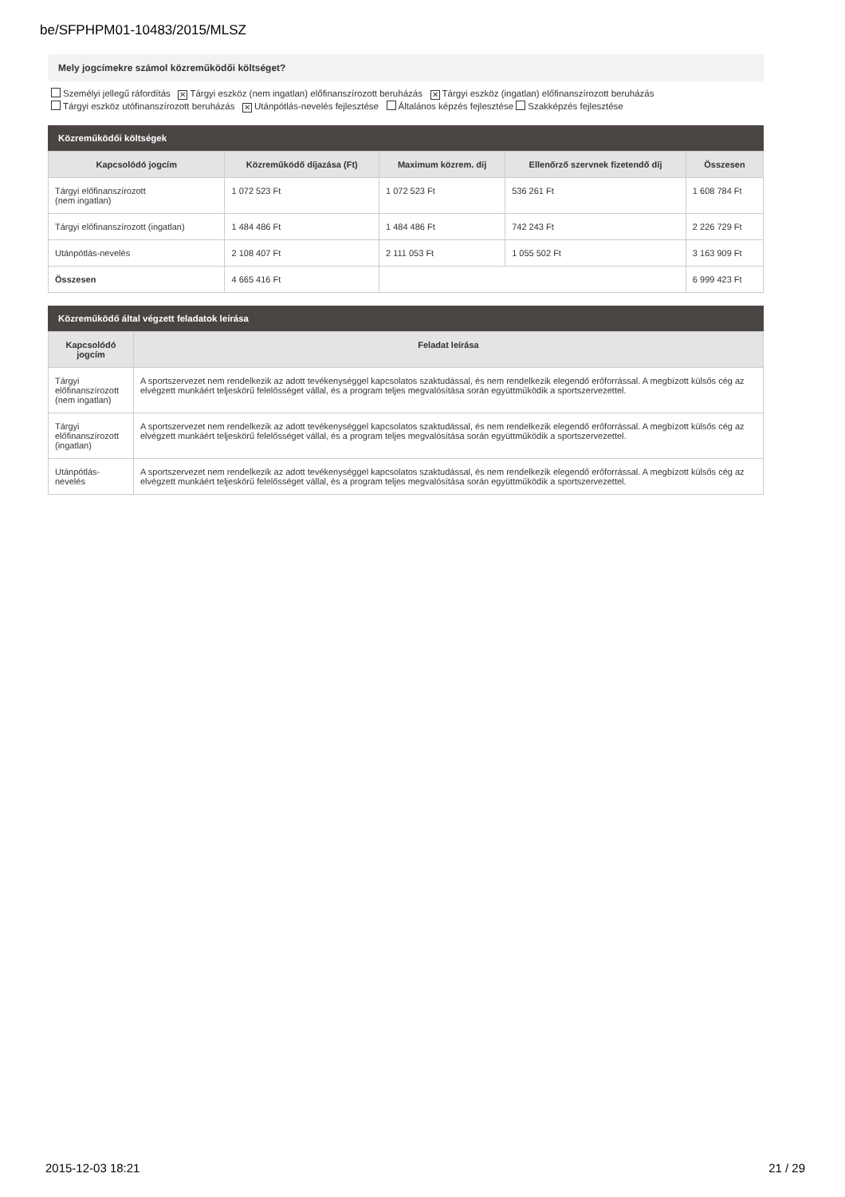be/SFPHPM01-10483/2015/MLSZ
Mely jogcímekre számol közreműködői költséget?
Személyi jellegű ráfordítás ✕ Tárgyi eszköz (nem ingatlan) előfinanszírozott beruházás ✕ Tárgyi eszköz (ingatlan) előfinanszírozott beruházás
Tárgyi eszköz utófinanszírozott beruházás ✕ Utánpótlás-nevelés fejlesztése Általános képzés fejlesztése Szakképzés fejlesztése
Közreműködői költségek
| Kapcsolódó jogcím | Közreműködő díjazása (Ft) | Maximum közrem. díj | Ellenőrző szervnek fizetendő díj | Összesen |
| --- | --- | --- | --- | --- |
| Tárgyi előfinanszírozott (nem ingatlan) | 1 072 523 Ft | 1 072 523 Ft | 536 261 Ft | 1 608 784 Ft |
| Tárgyi előfinanszírozott (ingatlan) | 1 484 486 Ft | 1 484 486 Ft | 742 243 Ft | 2 226 729 Ft |
| Utánpótlás-nevelés | 2 108 407 Ft | 2 111 053 Ft | 1 055 502 Ft | 3 163 909 Ft |
| Összesen | 4 665 416 Ft | | | 6 999 423 Ft |
Közreműködő által végzett feladatok leírása
| Kapcsolódó jogcím | Feladat leírása |
| --- | --- |
| Tárgyi előfinanszírozott (nem ingatlan) | A sportszervezet nem rendelkezik az adott tevékenységgel kapcsolatos szaktudással, és nem rendelkezik elegendő erőforrással. A megbízott külsős cég az elvégzett munkáért teljeskörű felelősséget vállal, és a program teljes megvalósítása során együttműködik a sportszervezettel. |
| Tárgyi előfinanszírozott (ingatlan) | A sportszervezet nem rendelkezik az adott tevékenységgel kapcsolatos szaktudással, és nem rendelkezik elegendő erőforrással. A megbízott külsős cég az elvégzett munkáért teljeskörű felelősséget vállal, és a program teljes megvalósítása során együttműködik a sportszervezettel. |
| Utánpótlás-nevelés | A sportszervezet nem rendelkezik az adott tevékenységgel kapcsolatos szaktudással, és nem rendelkezik elegendő erőforrással. A megbízott külsős cég az elvégzett munkáért teljeskörű felelősséget vállal, és a program teljes megvalósítása során együttműködik a sportszervezettel. |
2015-12-03 18:21 21 / 29